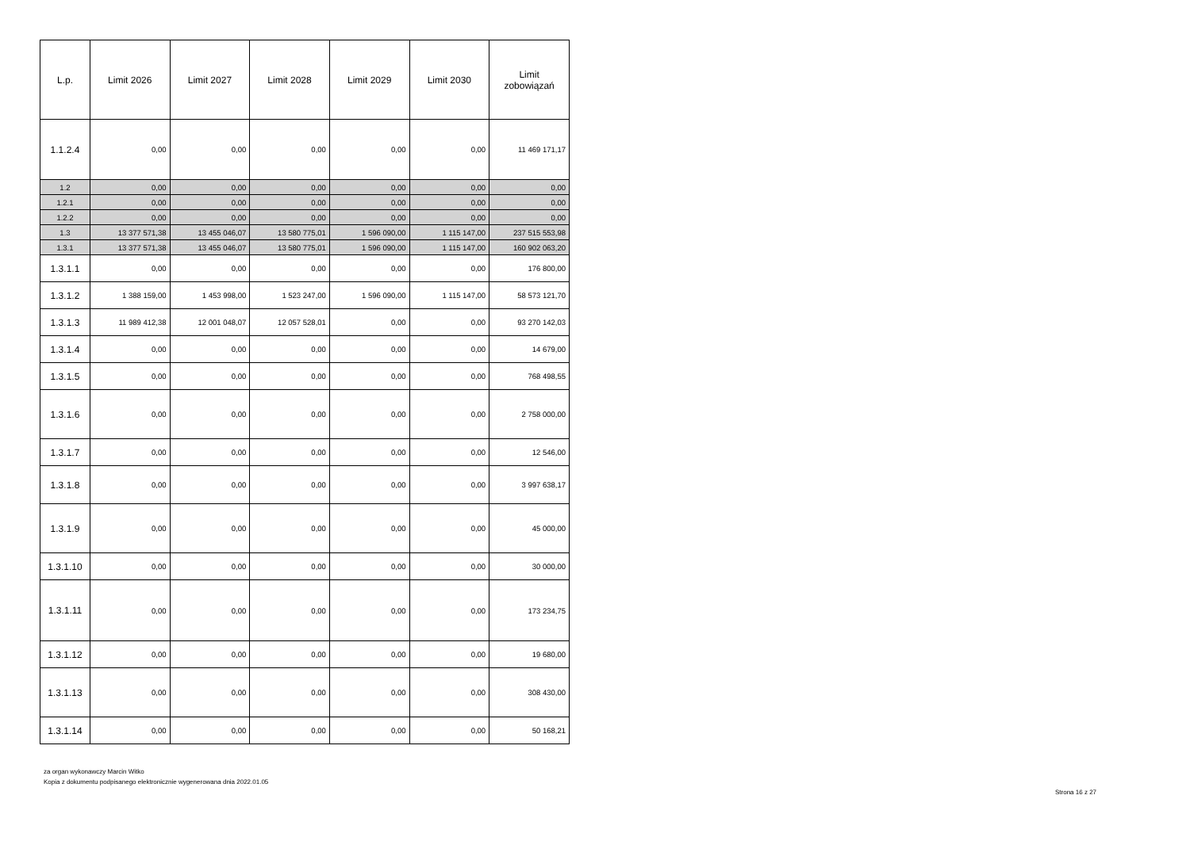| L.p. | Limit 2026 | Limit 2027 | Limit 2028 | Limit 2029 | Limit 2030 | Limit zobowiązań |
| --- | --- | --- | --- | --- | --- | --- |
| 1.1.2.4 | 0,00 | 0,00 | 0,00 | 0,00 | 0,00 | 11 469 171,17 |
| 1.2 | 0,00 | 0,00 | 0,00 | 0,00 | 0,00 | 0,00 |
| 1.2.1 | 0,00 | 0,00 | 0,00 | 0,00 | 0,00 | 0,00 |
| 1.2.2 | 0,00 | 0,00 | 0,00 | 0,00 | 0,00 | 0,00 |
| 1.3 | 13 377 571,38 | 13 455 046,07 | 13 580 775,01 | 1 596 090,00 | 1 115 147,00 | 237 515 553,98 |
| 1.3.1 | 13 377 571,38 | 13 455 046,07 | 13 580 775,01 | 1 596 090,00 | 1 115 147,00 | 160 902 063,20 |
| 1.3.1.1 | 0,00 | 0,00 | 0,00 | 0,00 | 0,00 | 176 800,00 |
| 1.3.1.2 | 1 388 159,00 | 1 453 998,00 | 1 523 247,00 | 1 596 090,00 | 1 115 147,00 | 58 573 121,70 |
| 1.3.1.3 | 11 989 412,38 | 12 001 048,07 | 12 057 528,01 | 0,00 | 0,00 | 93 270 142,03 |
| 1.3.1.4 | 0,00 | 0,00 | 0,00 | 0,00 | 0,00 | 14 679,00 |
| 1.3.1.5 | 0,00 | 0,00 | 0,00 | 0,00 | 0,00 | 768 498,55 |
| 1.3.1.6 | 0,00 | 0,00 | 0,00 | 0,00 | 0,00 | 2 758 000,00 |
| 1.3.1.7 | 0,00 | 0,00 | 0,00 | 0,00 | 0,00 | 12 546,00 |
| 1.3.1.8 | 0,00 | 0,00 | 0,00 | 0,00 | 0,00 | 3 997 638,17 |
| 1.3.1.9 | 0,00 | 0,00 | 0,00 | 0,00 | 0,00 | 45 000,00 |
| 1.3.1.10 | 0,00 | 0,00 | 0,00 | 0,00 | 0,00 | 30 000,00 |
| 1.3.1.11 | 0,00 | 0,00 | 0,00 | 0,00 | 0,00 | 173 234,75 |
| 1.3.1.12 | 0,00 | 0,00 | 0,00 | 0,00 | 0,00 | 19 680,00 |
| 1.3.1.13 | 0,00 | 0,00 | 0,00 | 0,00 | 0,00 | 308 430,00 |
| 1.3.1.14 | 0,00 | 0,00 | 0,00 | 0,00 | 0,00 | 50 168,21 |
za organ wykonawczy Marcin Witko
Kopia z dokumentu podpisanego elektronicznie wygenerowana dnia 2022.01.05
Strona 16 z 27